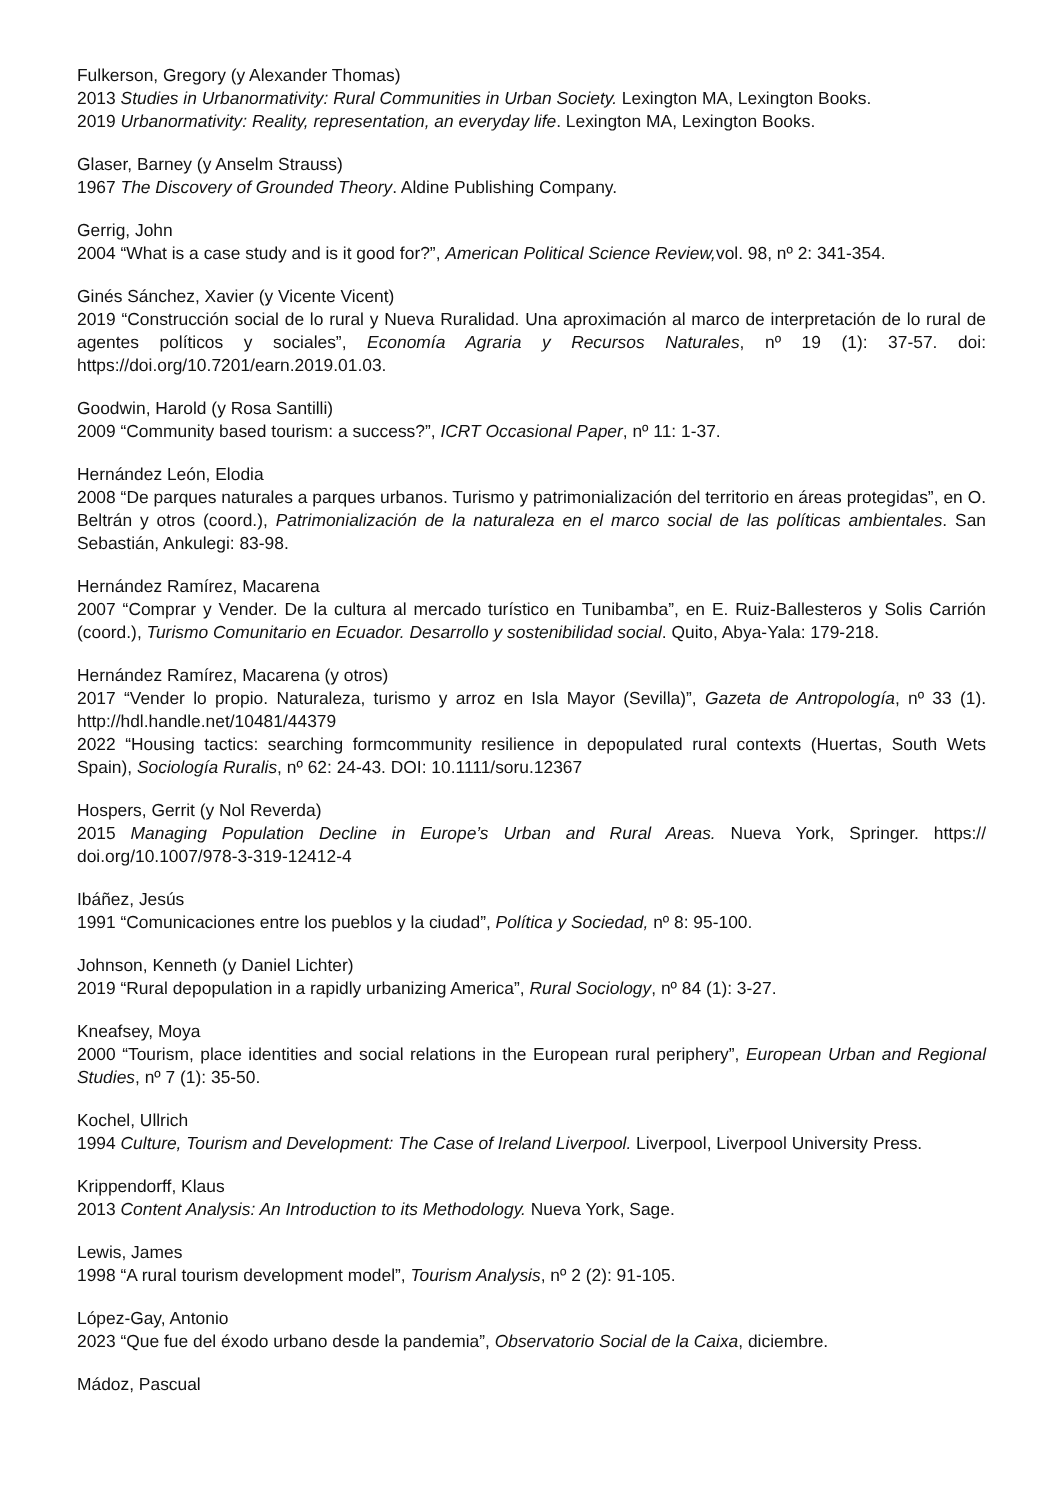Fulkerson, Gregory (y Alexander Thomas)
2013 Studies in Urbanormativity: Rural Communities in Urban Society. Lexington MA, Lexington Books.
2019 Urbanormativity: Reality, representation, an everyday life. Lexington MA, Lexington Books.
Glaser, Barney (y Anselm Strauss)
1967 The Discovery of Grounded Theory. Aldine Publishing Company.
Gerrig, John
2004 “What is a case study and is it good for?”, American Political Science Review, vol. 98, nº 2: 341-354.
Ginés Sánchez, Xavier (y Vicente Vicent)
2019 “Construcción social de lo rural y Nueva Ruralidad. Una aproximación al marco de interpretación de lo rural de agentes políticos y sociales”, Economía Agraria y Recursos Naturales, nº 19 (1): 37-57. doi: https://doi.org/10.7201/earn.2019.01.03.
Goodwin, Harold (y Rosa Santilli)
2009 “Community based tourism: a success?”, ICRT Occasional Paper, nº 11: 1-37.
Hernández León, Elodia
2008 “De parques naturales a parques urbanos. Turismo y patrimonialización del territorio en áreas protegidas”, en O. Beltrán y otros (coord.), Patrimonialización de la naturaleza en el marco social de las políticas ambientales. San Sebastián, Ankulegi: 83-98.
Hernández Ramírez, Macarena
2007 “Comprar y Vender. De la cultura al mercado turístico en Tunibamba”, en E. Ruiz-Ballesteros y Solis Carrión (coord.), Turismo Comunitario en Ecuador. Desarrollo y sostenibilidad social. Quito, Abya-Yala: 179-218.
Hernández Ramírez, Macarena (y otros)
2017 “Vender lo propio. Naturaleza, turismo y arroz en Isla Mayor (Sevilla)”, Gazeta de Antropología, nº 33 (1). http://hdl.handle.net/10481/44379
2022 “Housing tactics: searching formcommunity resilience in depopulated rural contexts (Huertas, South Wets Spain), Sociología Ruralis, nº 62: 24-43. DOI: 10.1111/soru.12367
Hospers, Gerrit (y Nol Reverda)
2015 Managing Population Decline in Europe’s Urban and Rural Areas. Nueva York, Springer. https:// doi.org/10.1007/978-3-319-12412-4
Ibáñez, Jesús
1991 “Comunicaciones entre los pueblos y la ciudad”, Política y Sociedad, nº 8: 95-100.
Johnson, Kenneth (y Daniel Lichter)
2019 “Rural depopulation in a rapidly urbanizing America”, Rural Sociology, nº 84 (1): 3-27.
Kneafsey, Moya
2000 “Tourism, place identities and social relations in the European rural periphery”, European Urban and Regional Studies, nº 7 (1): 35-50.
Kochel, Ullrich
1994 Culture, Tourism and Development: The Case of Ireland Liverpool. Liverpool, Liverpool University Press.
Krippendorff, Klaus
2013 Content Analysis: An Introduction to its Methodology. Nueva York, Sage.
Lewis, James
1998 “A rural tourism development model”, Tourism Analysis, nº 2 (2): 91-105.
López-Gay, Antonio
2023 “Que fue del éxodo urbano desde la pandemia”, Observatorio Social de la Caixa, diciembre.
Mádoz, Pascual